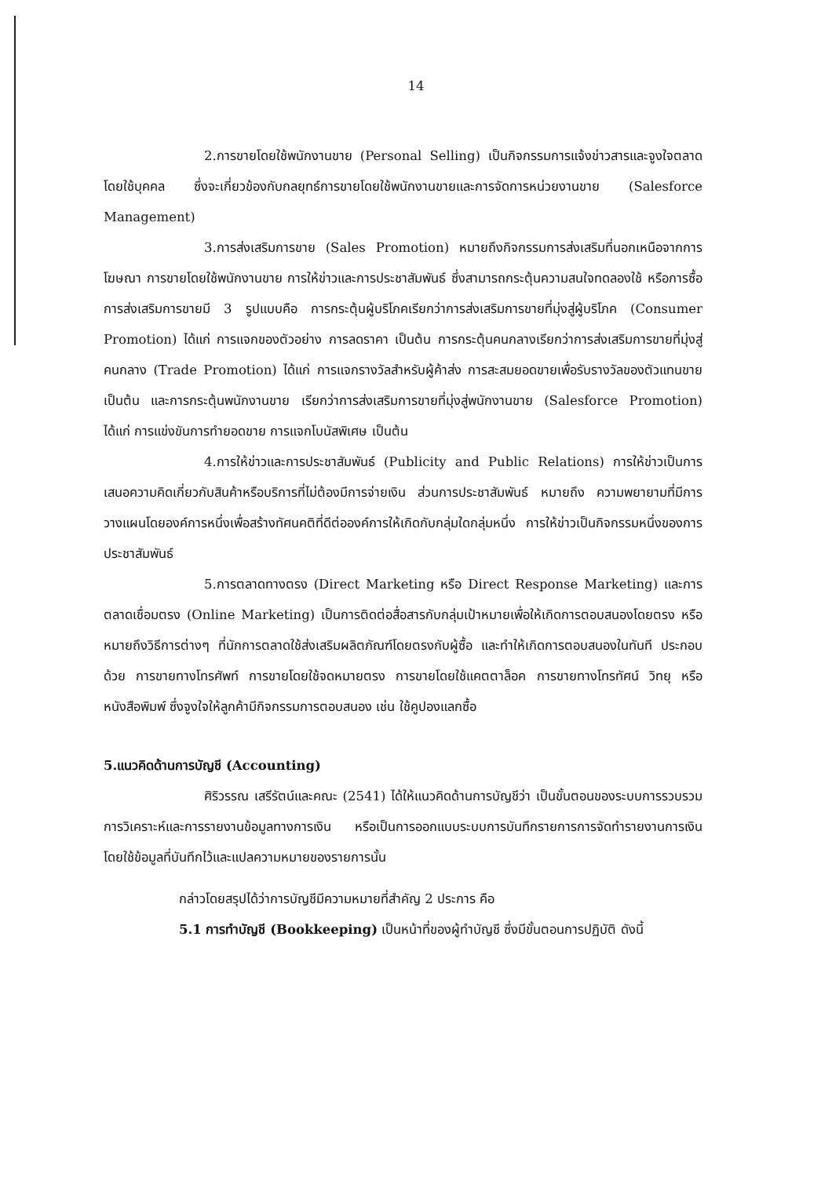14
2.การขายโดยใช้พนักงานขาย (Personal Selling) เป็นกิจกรรมการแจ้งข่าวสารและจูงใจตลาดโดยใช้บุคคล ซึ่งจะเกี่ยวข้องกับกลยุทธ์การขายโดยใช้พนักงานขายและการจัดการหน่วยงานขาย (Salesforce Management)
3.การส่งเสริมการขาย (Sales Promotion) หมายถึงกิจกรรมการส่งเสริมที่นอกเหนือจากการโฆษณา การขายโดยใช้พนักงานขาย การให้ข่าวและการประชาสัมพันธ์ ซึ่งสามารถกระตุ้นความสนใจทดลองใช้ หรือการซื้อ การส่งเสริมการขายมี 3 รูปแบบคือ การกระตุ้นผู้บริโภคเรียกว่าการส่งเสริมการขายที่มุ่งสู่ผู้บริโภค (Consumer Promotion) ได้แก่ การแจกของตัวอย่าง การลดราคา เป็นต้น การกระตุ้นคนกลางเรียกว่าการส่งเสริมการขายที่มุ่งสู่คนกลาง (Trade Promotion) ได้แก่ การแจกรางวัลสำหรับผู้ค้าส่ง การสะสมยอดขายเพื่อรับรางวัลของตัวแทนขาย เป็นต้น และการกระตุ้นพนักงานขาย เรียกว่าการส่งเสริมการขายที่มุ่งสู่พนักงานขาย (Salesforce Promotion) ได้แก่ การแข่งขันการทำยอดขาย การแจกโบนัสพิเศษ เป็นต้น
4.การให้ข่าวและการประชาสัมพันธ์ (Publicity and Public Relations) การให้ข่าวเป็นการเสนอความคิดเกี่ยวกับสินค้าหรือบริการที่ไม่ต้องมีการจ่ายเงิน ส่วนการประชาสัมพันธ์ หมายถึง ความพยายามที่มีการวางแผนโดยองค์การหนึ่งเพื่อสร้างทัศนคติที่ดีต่อองค์การให้เกิดกับกลุ่มใดกลุ่มหนึ่ง การให้ข่าวเป็นกิจกรรมหนึ่งของการประชาสัมพันธ์
5.การตลาดทางตรง (Direct Marketing หรือ Direct Response Marketing) และการตลาดเชื่อมตรง (Online Marketing) เป็นการติดต่อสื่อสารกับกลุ่มเป้าหมายเพื่อให้เกิดการตอบสนองโดยตรง หรือหมายถึงวิธีการต่างๆ ที่นักการตลาดใช้ส่งเสริมผลิตภัณฑ์โดยตรงกับผู้ซื้อ และทำให้เกิดการตอบสนองในทันที ประกอบด้วย การขายทางโทรศัพท์ การขายโดยใช้จดหมายตรง การขายโดยใช้แคตตาล็อค การขายทางโทรทัศน์ วิทยุ หรือหนังสือพิมพ์ ซึ่งจูงใจให้ลูกค้ามีกิจกรรมการตอบสนอง เช่น ใช้คูปองแลกซื้อ
5.แนวคิดด้านการบัญชี (Accounting)
ศิริวรรณ เสรีรัตน์และคณะ (2541) ได้ให้แนวคิดด้านการบัญชีว่า เป็นขั้นตอนของระบบการรวบรวม การวิเคราะห์และการรายงานข้อมูลทางการเงิน หรือเป็นการออกแบบระบบการบันทึกรายการการจัดทำรายงานการเงิน โดยใช้ข้อมูลที่บันทึกไว้และแปลความหมายของรายการนั้น
กล่าวโดยสรุปได้ว่าการบัญชีมีความหมายที่สำคัญ 2 ประการ คือ
5.1 การทำบัญชี (Bookkeeping) เป็นหน้าที่ของผู้ทำบัญชี ซึ่งมีขั้นตอนการปฏิบัติ ดังนี้